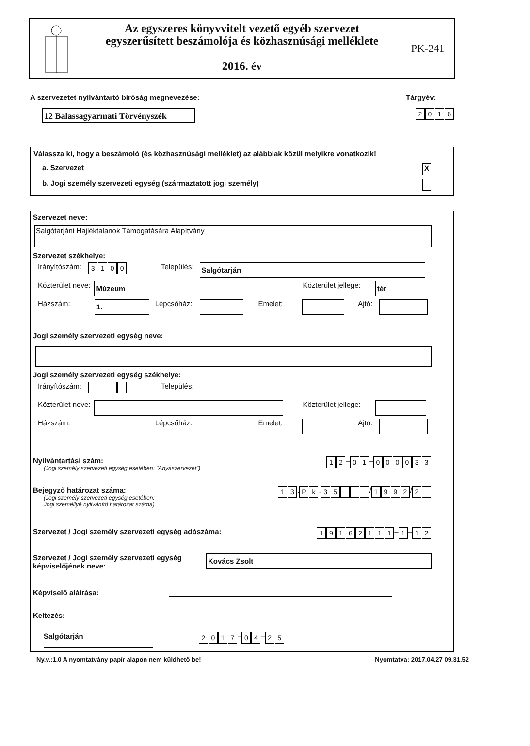Az egyszeres könyvvitelt vezető egyéb szervezet
egyszerűsített beszámolója és közhasznúsági melléklete
2016. év
PK-241
A szervezetet nyilvántartó bíróság megnevezése:
12 Balassagyarmati Törvényszék
Tárgyév:
2016
Válassza ki, hogy a beszámoló (és közhasznúsági melléklet) az alábbiak közül melyikre vonatkozik!
a. Szervezet X
b. Jogi személy szervezeti egység (származtatott jogi személy)
Szervezet neve:
Salgótarjáni Hajléktalanok Támogatására Alapítvány
Szervezet székhelye:
Irányítószám: 3100 Település:
Salgótarján
Közterület neve:
Múzeum
Közterület jellege:
tér
Házszám:
1.
Lépcsőház:
Emelet:
Ajtó:
Jogi személy szervezeti egység neve:
Jogi személy szervezeti egység székhelye:
Irányítószám: Település:
Közterület neve:
Közterület jellege:
Házszám:
Lépcsőház:
Emelet:
Ajtó:
Nyilvántartási szám:
(Jogi személy szervezeti egység esetében: "Anyaszervezet")
12 – 01 – 000033
Bejegyző határozat száma:
(Jogi személy szervezeti egység esetében:
Jogi személlyé nyilvánító határozat száma)
13. Pk. 35 / 1992 / 2
Szervezet / Jogi személy szervezeti egység adószáma:
19162111 – 1 – 12
Szervezet / Jogi személy szervezeti egység
képviselőjének neve:
Kovács Zsolt
Képviselő aláírása:
Keltezés:
Salgótarján
2017 – 04 – 25
Ny.v.:1.0 A nyomtatvány papír alapon nem küldhető be! Nyomtatva: 2017.04.27 09.31.52